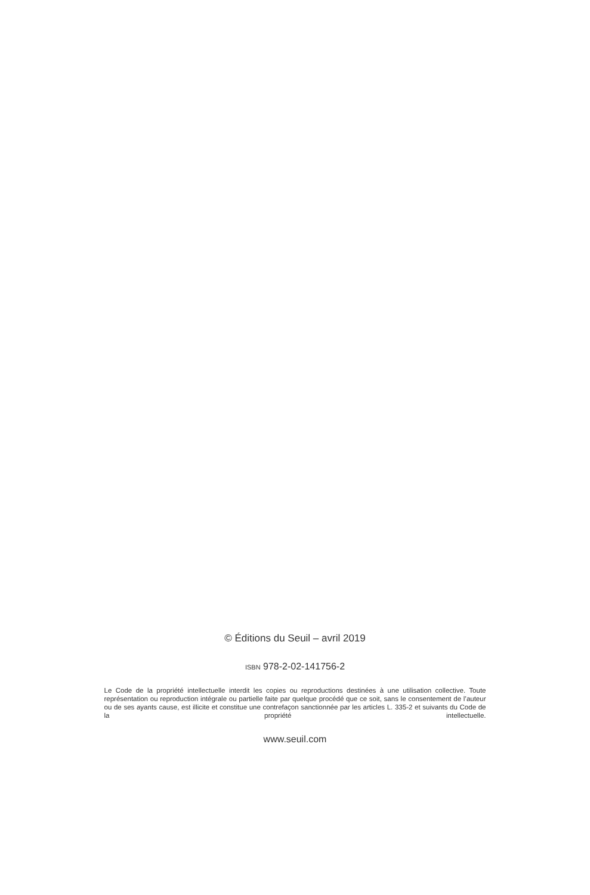© Éditions du Seuil – avril 2019
ISBN 978-2-02-141756-2
Le Code de la propriété intellectuelle interdit les copies ou reproductions destinées à une utilisation collective. Toute représentation ou reproduction intégrale ou partielle faite par quelque procédé que ce soit, sans le consentement de l’auteur ou de ses ayants cause, est illicite et constitue une contrefaçon sanctionnée par les articles L. 335-2 et suivants du Code de la propriété intellectuelle.
www.seuil.com